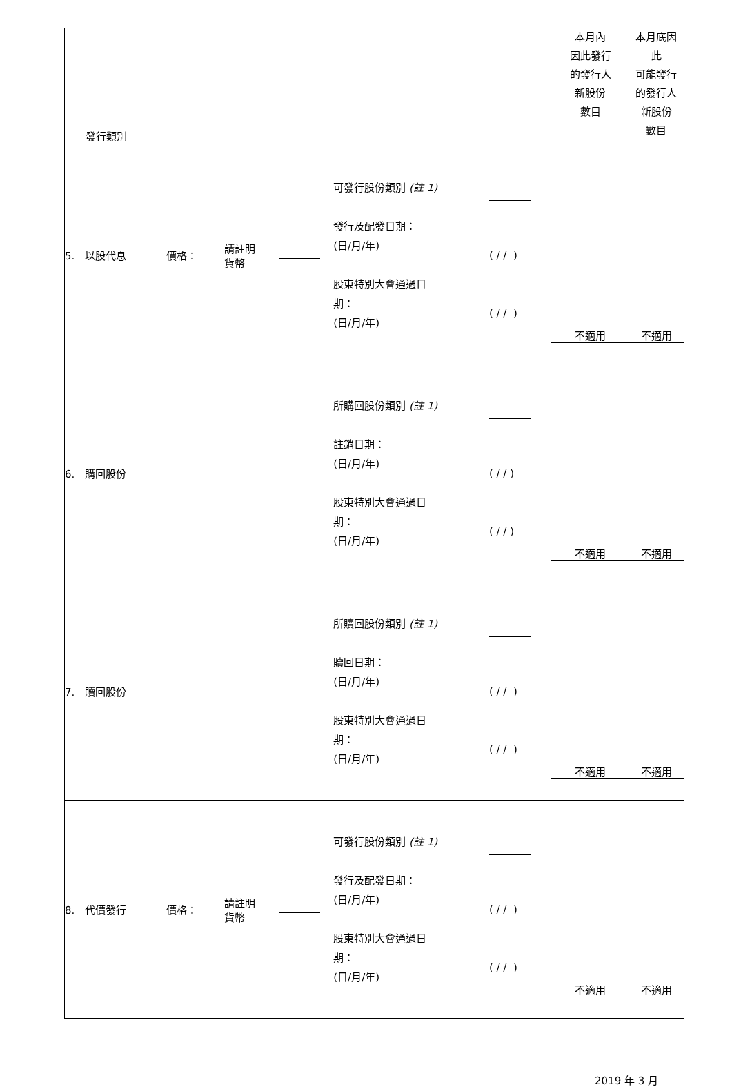| 發行類別 | | | | | | 本月內 因此發行 的發行人 新股份 數目 | 本月底因 此 可能發行 的發行人 新股份 數目 |
| 5. 以股代息 | 價格： | 請註明 貨幣 | | 可發行股份類別 (註 1) 發行及配發日期： (日/月/年) 股東特別大會通過日 期： (日/月/年) | ( / / ) ( / / ) | 不適用 | 不適用 |
| 6. 購回股份 | | | | 所購回股份類別 (註 1) 註銷日期： (日/月/年) 股東特別大會通過日 期： (日/月/年) | ( / / ) ( / / ) | 不適用 | 不適用 |
| 7. 贖回股份 | | | | 所贖回股份類別 (註 1) 贖回日期： (日/月/年) 股東特別大會通過日 期： (日/月/年) | ( / / ) ( / / ) | 不適用 | 不適用 |
| 8. 代價發行 | 價格： | 請註明 貨幣 | | 可發行股份類別 (註 1) 發行及配發日期： (日/月/年) 股東特別大會通過日 期： (日/月/年) | ( / / ) ( / / ) | 不適用 | 不適用 |
2019 年 3 月